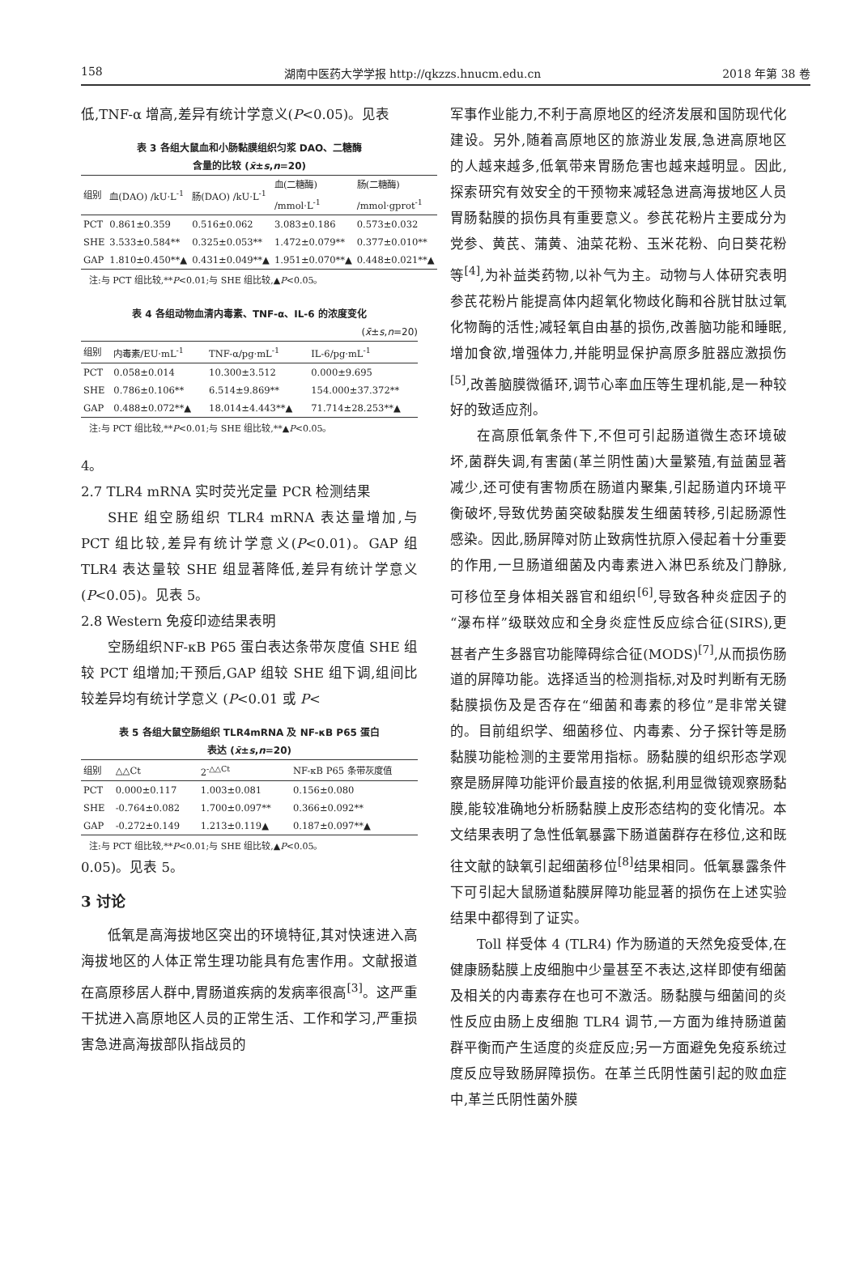158 湖南中医药大学学报 http://qkzzs.hnucm.edu.cn 2018 年第 38 卷
低,TNF-α 增高,差异有统计学意义(P<0.05)。见表
表 3 各组大鼠血和小肠黏膜组织匀浆 DAO、二糖酶
含量的比较 (x̄±s,n=20)
| 组别 | 血(DAO) /kU·L<sup>-1</sup> | 肠(DAO) /kU·L<sup>-1</sup> | 血(二糖酶) /mmol·L<sup>-1</sup> | 肠(二糖酶) /mmol·gprot<sup>-1</sup> |
| --- | --- | --- | --- | --- |
| PCT | 0.861±0.359 | 0.516±0.062 | 3.083±0.186 | 0.573±0.032 |
| SHE | 3.533±0.584** | 0.325±0.053** | 1.472±0.079** | 0.377±0.010** |
| GAP | 1.810±0.450**▲ | 0.431±0.049**▲ | 1.951±0.070**▲ | 0.448±0.021**▲ |
注:与 PCT 组比较,**P<0.01;与 SHE 组比较,▲P<0.05。
表 4 各组动物血清内毒素、TNF-α、IL-6 的浓度变化
(x̄±s,n=20)
| 组别 | 内毒素/EU·mL<sup>-1</sup> | TNF-α/pg·mL<sup>-1</sup> | IL-6/pg·mL<sup>-1</sup> |
| --- | --- | --- | --- |
| PCT | 0.058±0.014 | 10.300±3.512 | 0.000±9.695 |
| SHE | 0.786±0.106** | 6.514±9.869** | 154.000±37.372** |
| GAP | 0.488±0.072**▲ | 18.014±4.443**▲ | 71.714±28.253**▲ |
注:与 PCT 组比较,**P<0.01;与 SHE 组比较,**▲P<0.05。
4。
2.7 TLR4 mRNA 实时荧光定量 PCR 检测结果
SHE 组空肠组织 TLR4 mRNA 表达量增加,与 PCT 组比较,差异有统计学意义(P<0.01)。GAP 组 TLR4 表达量较 SHE 组显著降低,差异有统计学意义(P<0.05)。见表 5。
2.8 Western 免疫印迹结果表明
空肠组织NF-κB P65 蛋白表达条带灰度值 SHE 组较 PCT 组增加;干预后,GAP 组较 SHE 组下调,组间比较差异均有统计学意义 (P<0.01 或 P<
表 5 各组大鼠空肠组织 TLR4mRNA 及 NF-κB P65 蛋白
表达 (x̄±s,n=20)
| 组别 | △△Ct | 2<sup>-△△Ct</sup> | NF-κB P65 条带灰度值 |
| --- | --- | --- | --- |
| PCT | 0.000±0.117 | 1.003±0.081 | 0.156±0.080 |
| SHE | -0.764±0.082 | 1.700±0.097** | 0.366±0.092** |
| GAP | -0.272±0.149 | 1.213±0.119▲ | 0.187±0.097**▲ |
注:与 PCT 组比较,**P<0.01;与 SHE 组比较,▲P<0.05。
0.05)。见表 5。
3 讨论
低氧是高海拔地区突出的环境特征,其对快速进入高海拔地区的人体正常生理功能具有危害作用。文献报道在高原移居人群中,胃肠道疾病的发病率很高<sup>[3]</sup>。这严重干扰进入高原地区人员的正常生活、工作和学习,严重损害急进高海拔部队指战员的
军事作业能力,不利于高原地区的经济发展和国防现代化建设。另外,随着高原地区的旅游业发展,急进高原地区的人越来越多,低氧带来胃肠危害也越来越明显。因此,探索研究有效安全的干预物来减轻急进高海拔地区人员胃肠黏膜的损伤具有重要意义。参芪花粉片主要成分为党参、黄芪、蒲黄、油菜花粉、玉米花粉、向日葵花粉等<sup>[4]</sup>,为补益类药物,以补气为主。动物与人体研究表明参芪花粉片能提高体内超氧化物歧化酶和谷胱甘肽过氧化物酶的活性;减轻氧自由基的损伤,改善脑功能和睡眠,增加食欲,增强体力,并能明显保护高原多脏器应激损伤<sup>[5]</sup>,改善脑膜微循环,调节心率血压等生理机能,是一种较好的致适应剂。
在高原低氧条件下,不但可引起肠道微生态环境破坏,菌群失调,有害菌(革兰阴性菌)大量繁殖,有益菌显著减少,还可使有害物质在肠道内聚集,引起肠道内环境平衡破坏,导致优势菌突破黏膜发生细菌转移,引起肠源性感染。因此,肠屏障对防止致病性抗原入侵起着十分重要的作用,一旦肠道细菌及内毒素进入淋巴系统及门静脉,可移位至身体相关器官和组织<sup>[6]</sup>,导致各种炎症因子的“瀑布样”级联效应和全身炎症性反应综合征(SIRS),更甚者产生多器官功能障碍综合征(MODS)<sup>[7]</sup>,从而损伤肠道的屏障功能。选择适当的检测指标,对及时判断有无肠黏膜损伤及是否存在“细菌和毒素的移位”是非常关键的。目前组织学、细菌移位、内毒素、分子探针等是肠黏膜功能检测的主要常用指标。肠黏膜的组织形态学观察是肠屏障功能评价最直接的依据,利用显微镜观察肠黏膜,能较准确地分析肠黏膜上皮形态结构的变化情况。本文结果表明了急性低氧暴露下肠道菌群存在移位,这和既往文献的缺氧引起细菌移位<sup>[8]</sup>结果相同。低氧暴露条件下可引起大鼠肠道黏膜屏障功能显著的损伤在上述实验结果中都得到了证实。
Toll 样受体 4 (TLR4) 作为肠道的天然免疫受体,在健康肠黏膜上皮细胞中少量甚至不表达,这样即使有细菌及相关的内毒素存在也可不激活。肠黏膜与细菌间的炎性反应由肠上皮细胞 TLR4 调节,一方面为维持肠道菌群平衡而产生适度的炎症反应;另一方面避免免疫系统过度反应导致肠屏障损伤。在革兰氏阴性菌引起的败血症中,革兰氏阴性菌外膜